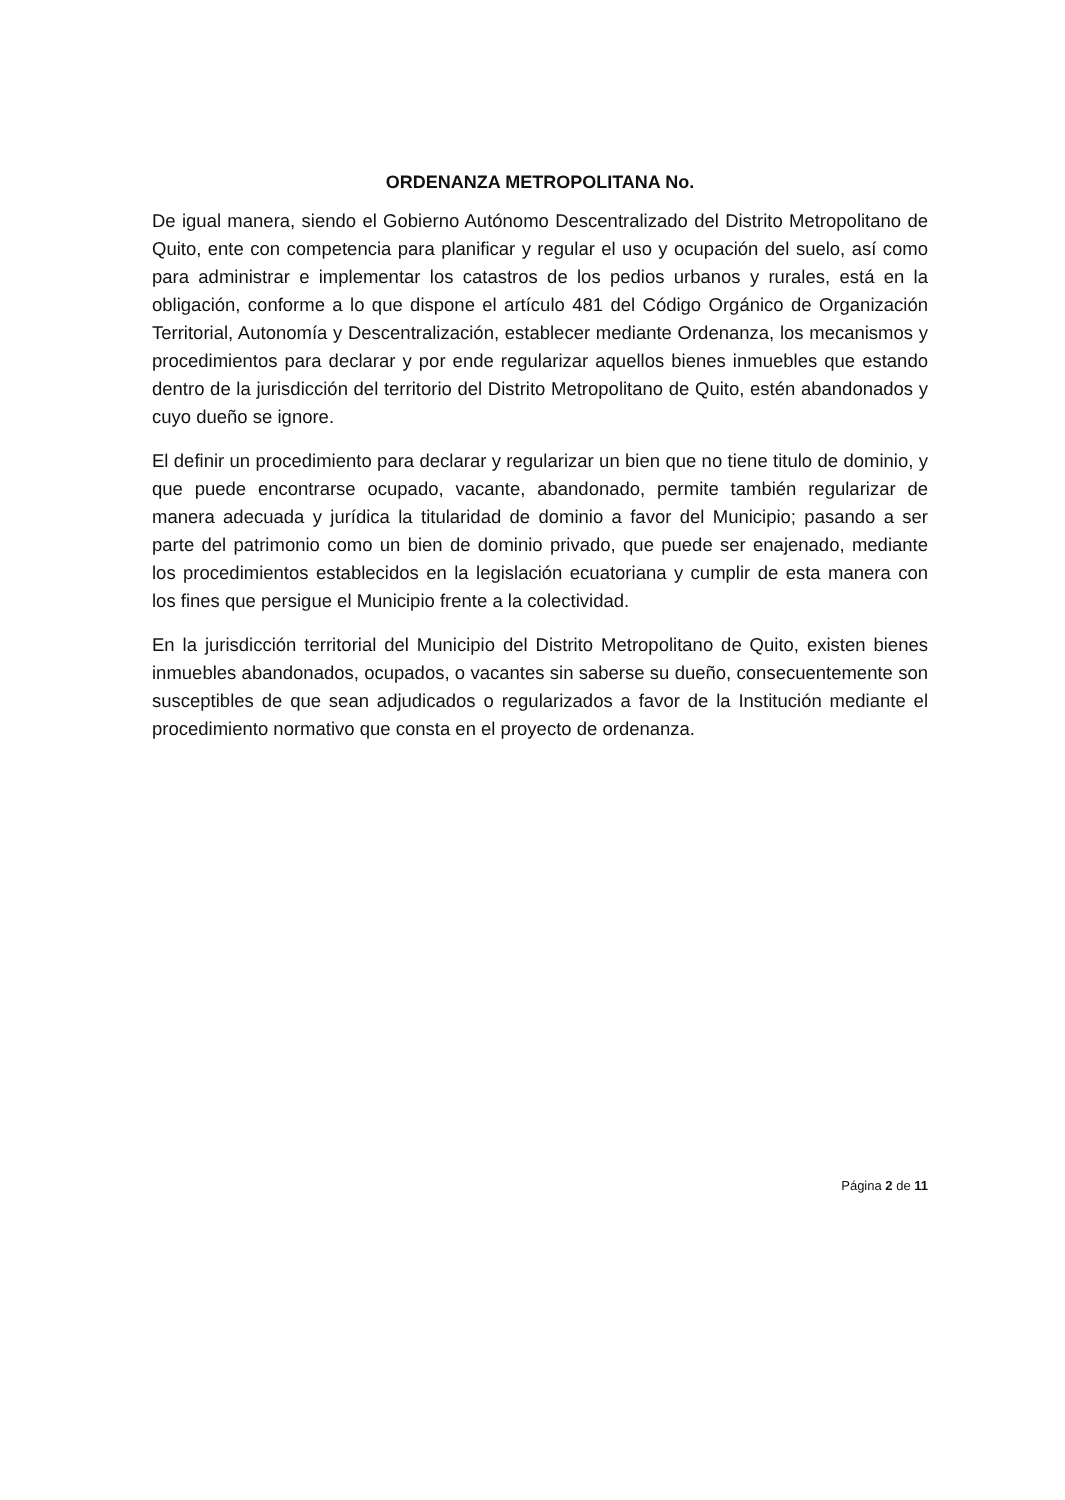ORDENANZA METROPOLITANA No.
De igual manera, siendo el Gobierno Autónomo Descentralizado del Distrito Metropolitano de Quito, ente con competencia para planificar y regular el uso y ocupación del suelo, así como para administrar e implementar los catastros de los pedios urbanos y rurales, está en la obligación, conforme a lo que dispone el artículo 481 del Código Orgánico de Organización Territorial, Autonomía y Descentralización, establecer mediante Ordenanza, los mecanismos y procedimientos para declarar y por ende regularizar aquellos bienes inmuebles que estando dentro de la jurisdicción del territorio del Distrito Metropolitano de Quito, estén abandonados y cuyo dueño se ignore.
El definir un procedimiento para declarar y regularizar un bien que no tiene titulo de dominio, y que puede encontrarse ocupado, vacante, abandonado, permite también regularizar de manera adecuada y jurídica la titularidad de dominio a favor del Municipio; pasando a ser parte del patrimonio como un bien de dominio privado, que puede ser enajenado, mediante los procedimientos establecidos en la legislación ecuatoriana y cumplir de esta manera con los fines que persigue el Municipio frente a la colectividad.
En la jurisdicción territorial del Municipio del Distrito Metropolitano de Quito, existen bienes inmuebles abandonados, ocupados, o vacantes sin saberse su dueño, consecuentemente son susceptibles de que sean adjudicados o regularizados a favor de la Institución mediante el procedimiento normativo que consta en el proyecto de ordenanza.
Página 2 de 11